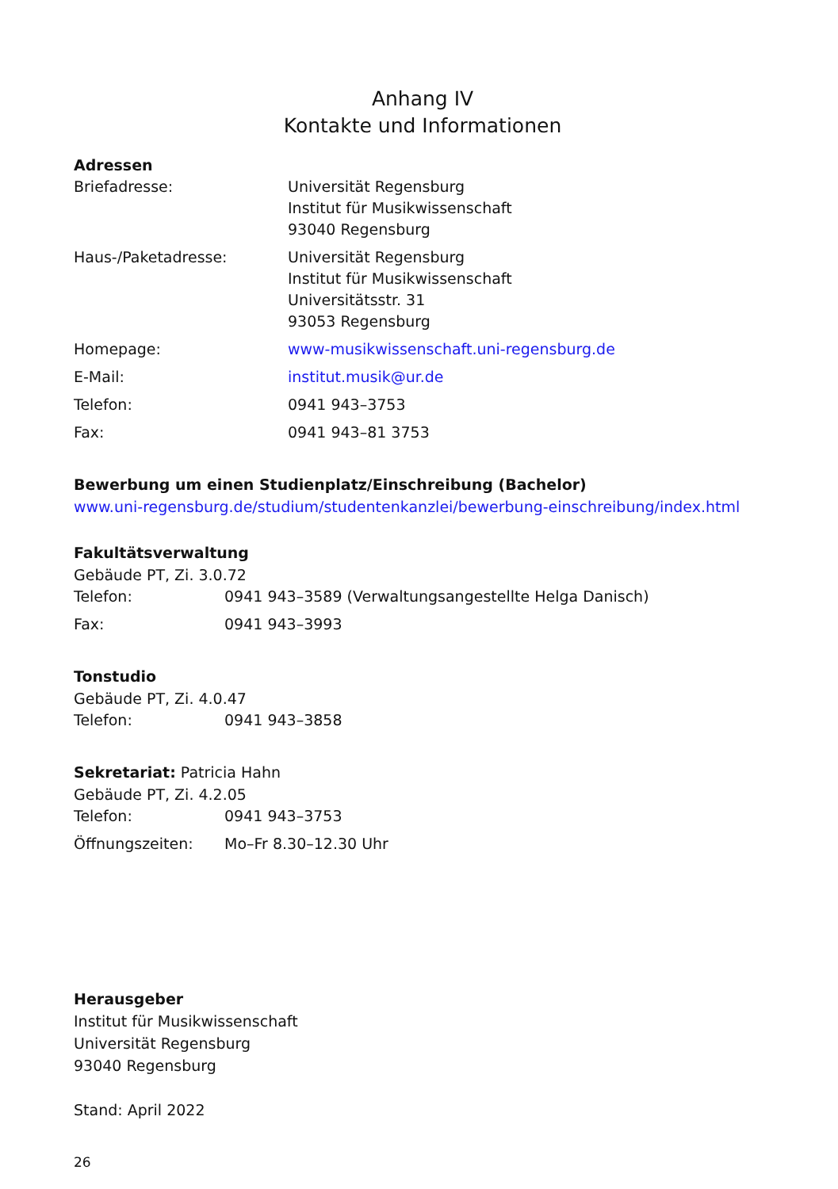Anhang IV
Kontakte und Informationen
Adressen
| Briefadresse: | Universität Regensburg Institut für Musikwissenschaft 93040 Regensburg |
| Haus-/Paketadresse: | Universität Regensburg Institut für Musikwissenschaft Universitätsstr. 31 93053 Regensburg |
| Homepage: | www-musikwissenschaft.uni-regensburg.de |
| E-Mail: | institut.musik@ur.de |
| Telefon: | 0941 943–3753 |
| Fax: | 0941 943–81 3753 |
Bewerbung um einen Studienplatz/Einschreibung (Bachelor)
www.uni-regensburg.de/studium/studentenkanzlei/bewerbung-einschreibung/index.html
Fakultätsverwaltung
Gebäude PT, Zi. 3.0.72
| Telefon: | 0941 943–3589 (Verwaltungsangestellte Helga Danisch) |
| Fax: | 0941 943–3993 |
Tonstudio
Gebäude PT, Zi. 4.0.47
| Telefon: | 0941 943–3858 |
Sekretariat: Patricia Hahn
Gebäude PT, Zi. 4.2.05
| Telefon: | 0941 943–3753 |
| Öffnungszeiten: | Mo–Fr 8.30–12.30 Uhr |
Herausgeber
Institut für Musikwissenschaft
Universität Regensburg
93040 Regensburg
Stand: April 2022
26